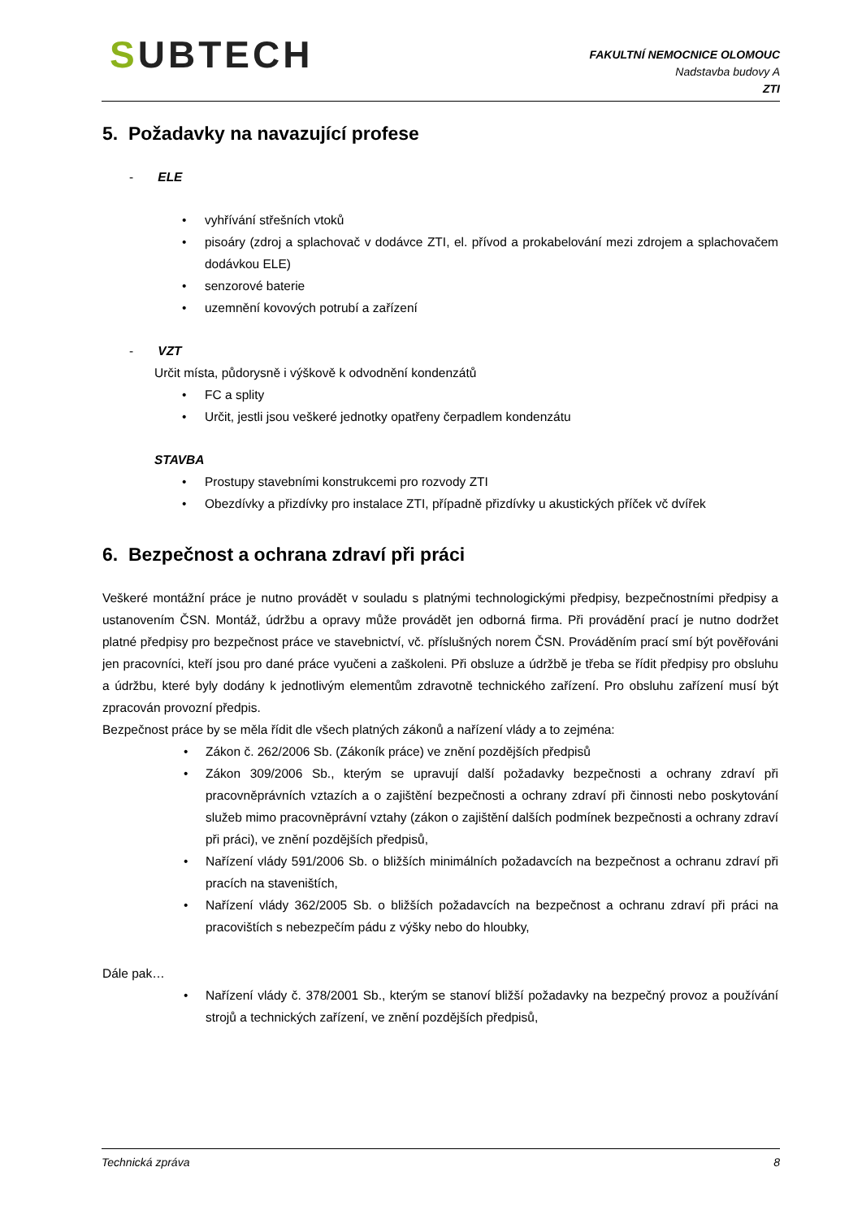SUBTECH
FAKULTNÍ NEMOCNICE OLOMOUC
Nadstavba budovy A
ZTI
5. Požadavky na navazující profese
- ELE
vyhřívání střešních vtoků
pisoáry (zdroj a splachovač v dodávce ZTI, el. přívod a prokabelování mezi zdrojem a splachovačem dodávkou ELE)
senzorové baterie
uzemnění kovových potrubí a zařízení
- VZT
Určit místa, půdorysně i výškově k odvodnění kondenzátů
FC a splity
Určit, jestli jsou veškeré jednotky opatřeny čerpadlem kondenzátu
STAVBA
Prostupy stavebními konstrukcemi pro rozvody ZTI
Obezdívky a přizdívky pro instalace ZTI, případně přizdívky u akustických příček vč dvířek
6. Bezpečnost a ochrana zdraví při práci
Veškeré montážní práce je nutno provádět v souladu s platnými technologickými předpisy, bezpečnostními předpisy a ustanovením ČSN. Montáž, údržbu a opravy může provádět jen odborná firma. Při provádění prací je nutno dodržet platné předpisy pro bezpečnost práce ve stavebnictví, vč. příslušných norem ČSN. Prováděním prací smí být pověřováni jen pracovníci, kteří jsou pro dané práce vyučeni a zaškoleni. Při obsluze a údržbě je třeba se řídit předpisy pro obsluhu a údržbu, které byly dodány k jednotlivým elementům zdravotně technického zařízení. Pro obsluhu zařízení musí být zpracován provozní předpis.
Bezpečnost práce by se měla řídit dle všech platných zákonů a nařízení vlády a to zejména:
Zákon č. 262/2006 Sb. (Zákoník práce) ve znění pozdějších předpisů
Zákon 309/2006 Sb., kterým se upravují další požadavky bezpečnosti a ochrany zdraví při pracovněprávních vztazích a o zajištění bezpečnosti a ochrany zdraví při činnosti nebo poskytování služeb mimo pracovněprávní vztahy (zákon o zajištění dalších podmínek bezpečnosti a ochrany zdraví při práci), ve znění pozdějších předpisů,
Nařízení vlády 591/2006 Sb. o bližších minimálních požadavcích na bezpečnost a ochranu zdraví při pracích na staveništích,
Nařízení vlády 362/2005 Sb. o bližších požadavcích na bezpečnost a ochranu zdraví při práci na pracovištích s nebezpečím pádu z výšky nebo do hloubky,
Dále pak…
Nařízení vlády č. 378/2001 Sb., kterým se stanoví bližší požadavky na bezpečný provoz a používání strojů a technických zařízení, ve znění pozdějších předpisů,
Technická zpráva 8